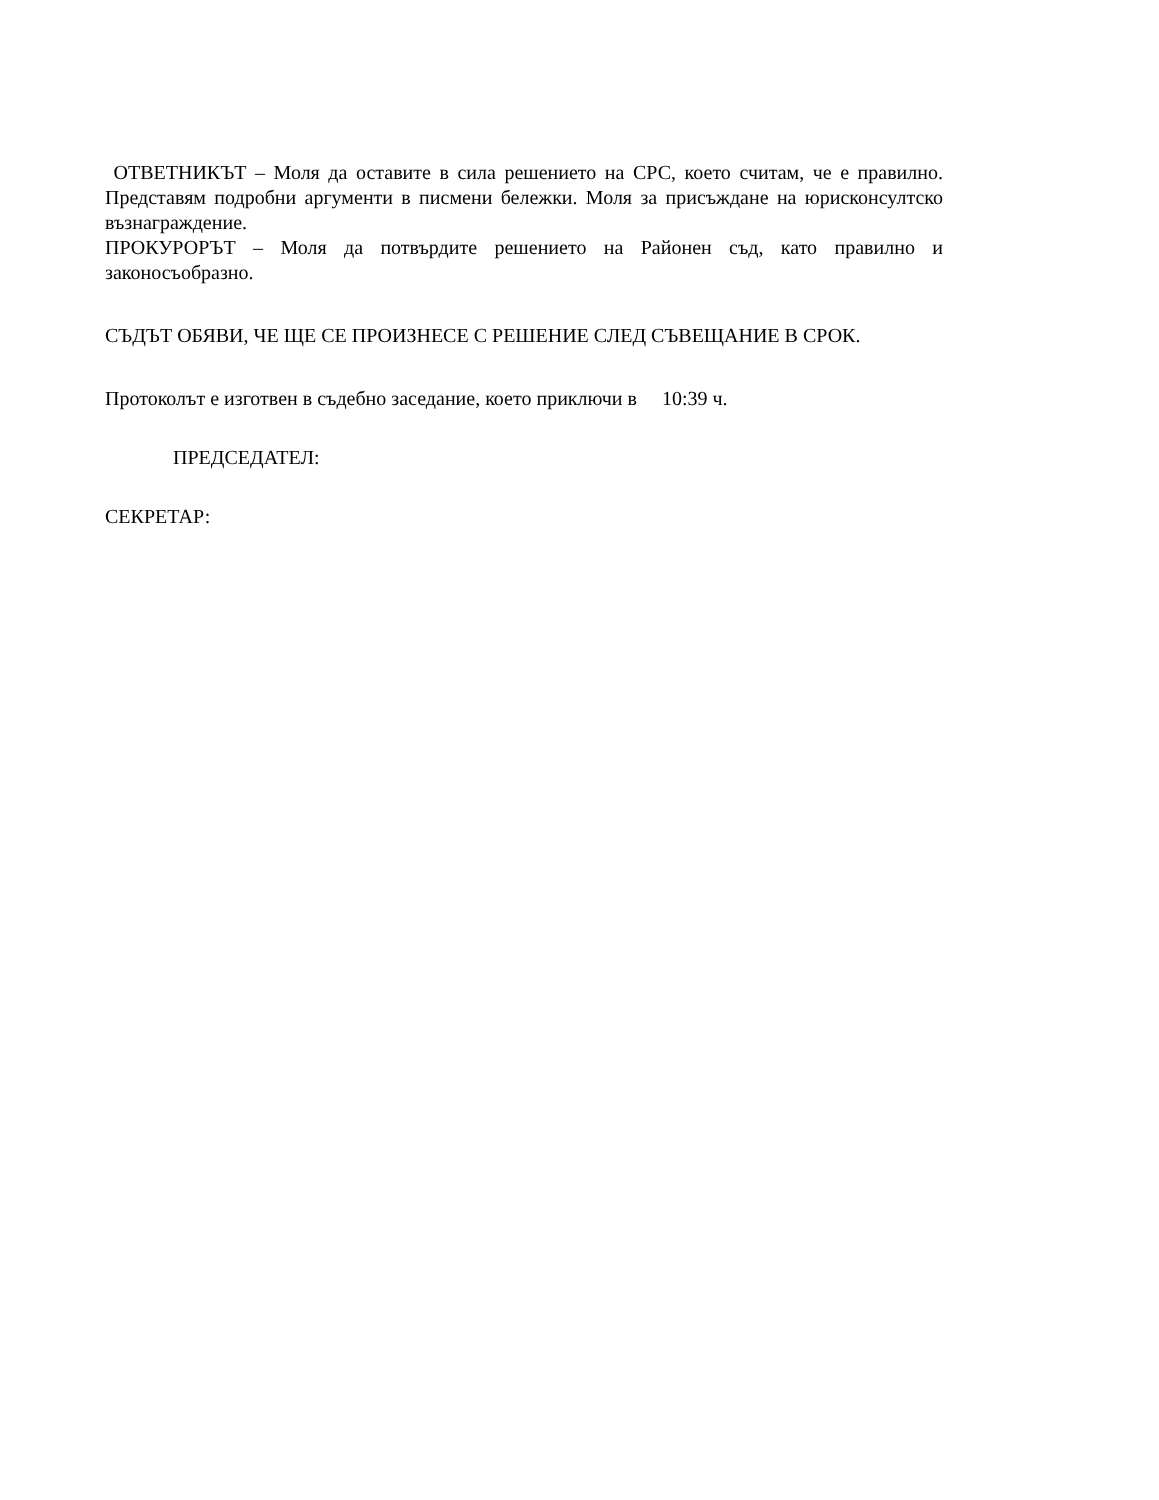ОТВЕТНИКЪТ – Моля да оставите в сила решението на СРС, което считам, че е правилно. Представям подробни аргументи в писмени бележки. Моля за присъждане на юрисконсултско възнаграждение.
ПРОКУРОРЪТ – Моля да потвърдите решението на Районен съд, като правилно и законосъобразно.
СЪДЪТ ОБЯВИ, ЧЕ ЩЕ СЕ ПРОИЗНЕСЕ С РЕШЕНИЕ СЛЕД СЪВЕЩАНИЕ В СРОК.
Протоколът е изготвен в съдебно заседание, което приключи в 10:39 ч.
ПРЕДСЕДАТЕЛ:
СЕКРЕТАР: